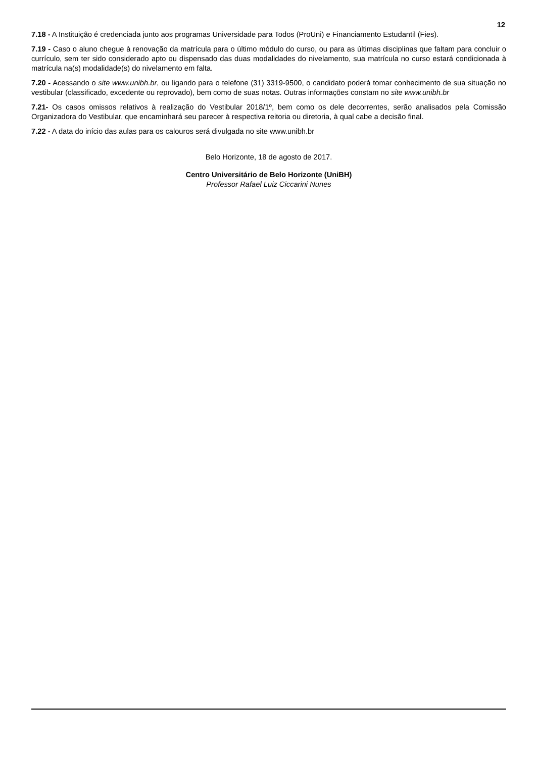12
7.18 - A Instituição é credenciada junto aos programas Universidade para Todos (ProUni) e Financiamento Estudantil (Fies).
7.19 - Caso o aluno chegue à renovação da matrícula para o último módulo do curso, ou para as últimas disciplinas que faltam para concluir o currículo, sem ter sido considerado apto ou dispensado das duas modalidades do nivelamento, sua matrícula no curso estará condicionada à matrícula na(s) modalidade(s) do nivelamento em falta.
7.20 - Acessando o site www.unibh.br, ou ligando para o telefone (31) 3319-9500, o candidato poderá tomar conhecimento de sua situação no vestibular (classificado, excedente ou reprovado), bem como de suas notas. Outras informações constam no site www.unibh.br
7.21- Os casos omissos relativos à realização do Vestibular 2018/1º, bem como os dele decorrentes, serão analisados pela Comissão Organizadora do Vestibular, que encaminhará seu parecer à respectiva reitoria ou diretoria, à qual cabe a decisão final.
7.22 - A data do início das aulas para os calouros será divulgada no site www.unibh.br
Belo Horizonte, 18 de agosto de 2017.
Centro Universitário de Belo Horizonte (UniBH)
Professor Rafael Luiz Ciccarini Nunes